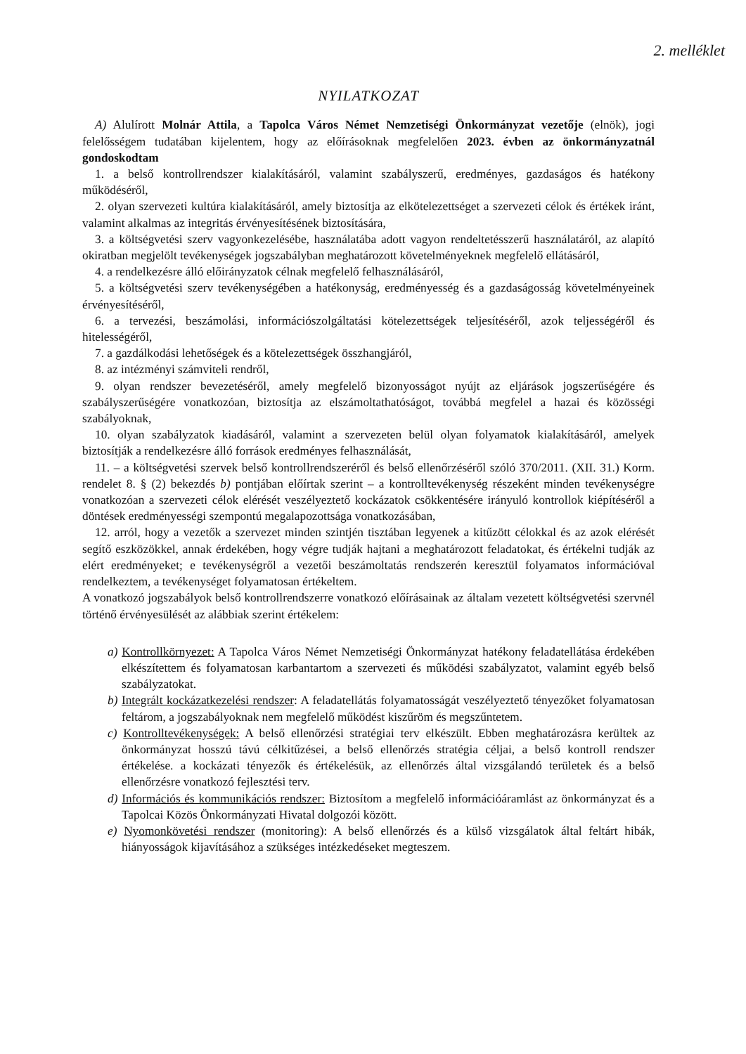2. melléklet
NYILATKOZAT
A) Alulírott Molnár Attila, a Tapolca Város Német Nemzetiségi Önkormányzat vezetője (elnök), jogi felelősségem tudatában kijelentem, hogy az előírásoknak megfelelően 2023. évben az önkormányzatnál gondoskodtam
1. a belső kontrollrendszer kialakításáról, valamint szabályszerű, eredményes, gazdaságos és hatékony működéséről,
2. olyan szervezeti kultúra kialakításáról, amely biztosítja az elkötelezettséget a szervezeti célok és értékek iránt, valamint alkalmas az integritás érvényesítésének biztosítására,
3. a költségvetési szerv vagyonkezelésébe, használatába adott vagyon rendeltetésszerű használatáról, az alapító okiratban megjelölt tevékenységek jogszabályban meghatározott követelményeknek megfelelő ellátásáról,
4. a rendelkezésre álló előirányzatok célnak megfelelő felhasználásáról,
5. a költségvetési szerv tevékenységében a hatékonyság, eredményesség és a gazdaságosság követelményeinek érvényesítéséről,
6. a tervezési, beszámolási, információszolgáltatási kötelezettségek teljesítéséről, azok teljességéről és hitelességéről,
7. a gazdálkodási lehetőségek és a kötelezettségek összhangjáról,
8. az intézményi számviteli rendről,
9. olyan rendszer bevezetéséről, amely megfelelő bizonyosságot nyújt az eljárások jogszerűségére és szabályszerűségére vonatkozóan, biztosítja az elszámoltathatóságot, továbbá megfelel a hazai és közösségi szabályoknak,
10. olyan szabályzatok kiadásáról, valamint a szervezeten belül olyan folyamatok kialakításáról, amelyek biztosítják a rendelkezésre álló források eredményes felhasználását,
11. – a költségvetési szervek belső kontrollrendszeréről és belső ellenőrzéséről szóló 370/2011. (XII. 31.) Korm. rendelet 8. § (2) bekezdés b) pontjában előírtak szerint – a kontrolltevékenység részeként minden tevékenységre vonatkozóan a szervezeti célok elérését veszélyeztető kockázatok csökkentésére irányuló kontrollok kiépítéséről a döntések eredményességi szempontú megalapozottsága vonatkozásában,
12. arról, hogy a vezetők a szervezet minden szintjén tisztában legyenek a kitűzött célokkal és az azok elérését segítő eszközökkel, annak érdekében, hogy végre tudják hajtani a meghatározott feladatokat, és értékelni tudják az elért eredményeket; e tevékenységről a vezetői beszámoltatás rendszerén keresztül folyamatos információval rendelkeztem, a tevékenységet folyamatosan értékeltem.
A vonatkozó jogszabályok belső kontrollrendszerre vonatkozó előírásainak az általam vezetett költségvetési szervnél történő érvényesülését az alábbiak szerint értékelem:
a) Kontrollkörnyezet: A Tapolca Város Német Nemzetiségi Önkormányzat hatékony feladatellátása érdekében elkészítettem és folyamatosan karbantartom a szervezeti és működési szabályzatot, valamint egyéb belső szabályzatokat.
b) Integrált kockázatkezelési rendszer: A feladatellátás folyamatosságát veszélyeztető tényezőket folyamatosan feltárom, a jogszabályoknak nem megfelelő működést kiszűröm és megszűntetem.
c) Kontrolltevékenységek: A belső ellenőrzési stratégiai terv elkészült. Ebben meghatározásra kerültek az önkormányzat hosszú távú célkitűzései, a belső ellenőrzés stratégia céljai, a belső kontroll rendszer értékelése. a kockázati tényezők és értékelésük, az ellenőrzés által vizsgálandó területek és a belső ellenőrzésre vonatkozó fejlesztési terv.
d) Információs és kommunikációs rendszer: Biztosítom a megfelelő információáramlást az önkormányzat és a Tapolcai Közös Önkormányzati Hivatal dolgozói között.
e) Nyomonkövetési rendszer (monitoring): A belső ellenőrzés és a külső vizsgálatok által feltárt hibák, hiányosságok kijavításához a szükséges intézkedéseket megteszem.